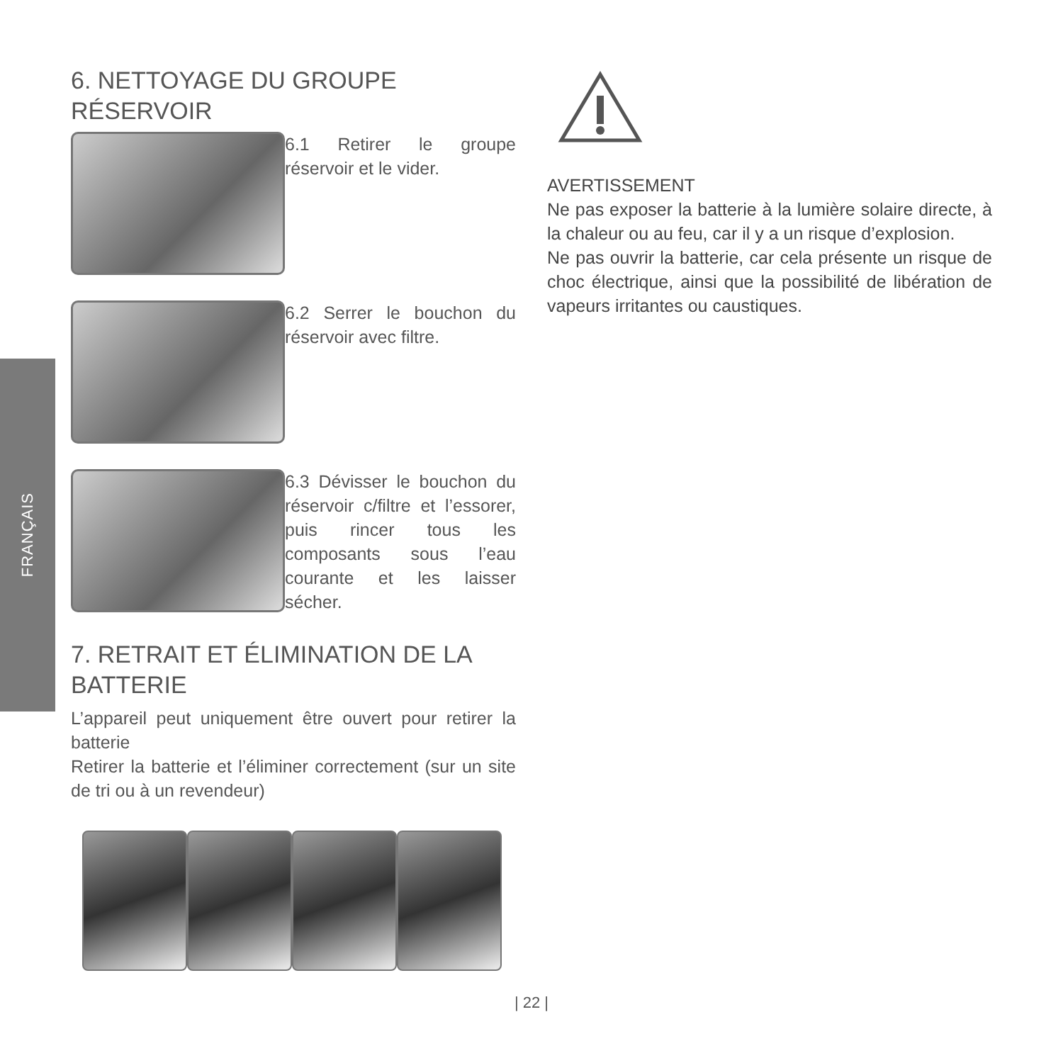FRANÇAIS
6. NETTOYAGE DU GROUPE RÉSERVOIR
6.1 Retirer le groupe réservoir et le vider.
6.2 Serrer le bouchon du réservoir avec filtre.
6.3 Dévisser le bouchon du réservoir c/filtre et l’essorer, puis rincer tous les composants sous l’eau courante et les laisser sécher.
7. RETRAIT ET ÉLIMINATION DE LA BATTERIE
L’appareil peut uniquement être ouvert pour retirer la batterie
Retirer la batterie et l’éliminer correctement (sur un site de tri ou à un revendeur)
AVERTISSEMENT
Ne pas exposer la batterie à la lumière solaire directe, à la chaleur ou au feu, car il y a un risque d’explosion.
Ne pas ouvrir la batterie, car cela présente un risque de choc électrique, ainsi que la possibilité de libération de vapeurs irritantes ou caustiques.
| 22 |